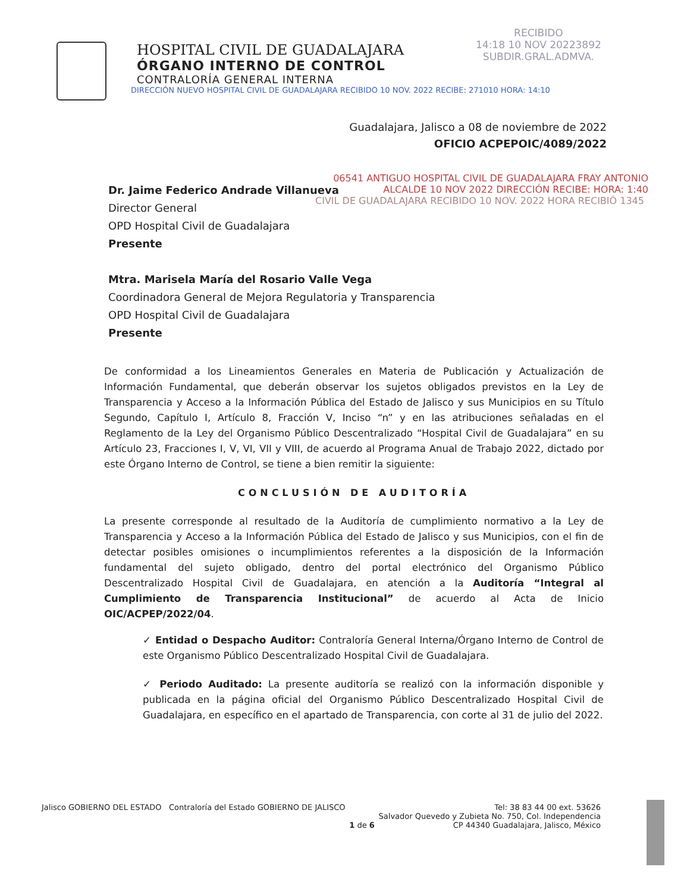HOSPITAL CIVIL DE GUADALAJARA
ÓRGANO INTERNO DE CONTROL
CONTRALORÍA GENERAL INTERNA
DIRECCIÓN NUEVO HOSPITAL CIVIL DE GUADALAJARA RECIBIDO 10 NOV. 2022 RECIBE: 271010 HORA: 14:10
RECIBIDO
14:18 10 NOV 20223892
SUBDIR.GRAL.ADMVA.
Guadalajara, Jalisco a 08 de noviembre de 2022
OFICIO ACPEPOIC/4089/2022
06541 ANTIGUO HOSPITAL CIVIL DE GUADALAJARA FRAY ANTONIO ALCALDE 10 NOV 2022 DIRECCIÓN RECIBE: HORA: 1:40
CIVIL DE GUADALAJARA RECIBIDO 10 NOV. 2022 HORA RECIBIÓ 1345
Dr. Jaime Federico Andrade Villanueva
Director General
OPD Hospital Civil de Guadalajara
Presente
Mtra. Marisela María del Rosario Valle Vega
Coordinadora General de Mejora Regulatoria y Transparencia
OPD Hospital Civil de Guadalajara
Presente
De conformidad a los Lineamientos Generales en Materia de Publicación y Actualización de Información Fundamental, que deberán observar los sujetos obligados previstos en la Ley de Transparencia y Acceso a la Información Pública del Estado de Jalisco y sus Municipios en su Título Segundo, Capítulo I, Artículo 8, Fracción V, Inciso “n” y en las atribuciones señaladas en el Reglamento de la Ley del Organismo Público Descentralizado “Hospital Civil de Guadalajara” en su Artículo 23, Fracciones I, V, VI, VII y VIII, de acuerdo al Programa Anual de Trabajo 2022, dictado por este Órgano Interno de Control, se tiene a bien remitir la siguiente:
CONCLUSIÓN DE AUDITORÍA
La presente corresponde al resultado de la Auditoría de cumplimiento normativo a la Ley de Transparencia y Acceso a la Información Pública del Estado de Jalisco y sus Municipios, con el fin de detectar posibles omisiones o incumplimientos referentes a la disposición de la Información fundamental del sujeto obligado, dentro del portal electrónico del Organismo Público Descentralizado Hospital Civil de Guadalajara, en atención a la Auditoría “Integral al Cumplimiento de Transparencia Institucional” de acuerdo al Acta de Inicio OIC/ACPEP/2022/04.
✓ Entidad o Despacho Auditor: Contraloría General Interna/Órgano Interno de Control de este Organismo Público Descentralizado Hospital Civil de Guadalajara.
✓ Periodo Auditado: La presente auditoría se realizó con la información disponible y publicada en la página oficial del Organismo Público Descentralizado Hospital Civil de Guadalajara, en específico en el apartado de Transparencia, con corte al 31 de julio del 2022.
Jalisco GOBIERNO DEL ESTADO Contraloría del Estado GOBIERNO DE JALISCO
1 de 6 Tel: 38 83 44 00 ext. 53626
Salvador Quevedo y Zubieta No. 750, Col. Independencia
CP 44340 Guadalajara, Jalisco, México